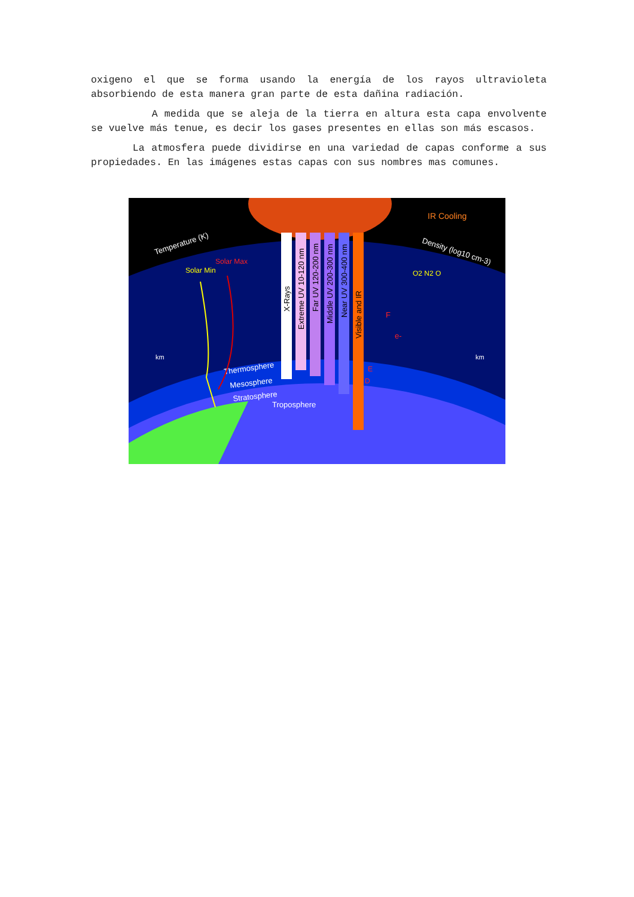oxigeno el que se forma usando la energía de los rayos ultravioleta absorbiendo de esta manera gran parte de esta dañina radiación.
A medida que se aleja de la tierra en altura esta capa envolvente se vuelve más tenue, es decir los gases presentes en ellas son más escasos.
La atmosfera puede dividirse en una variedad de capas conforme a sus propiedades. En las imágenes estas capas con sus nombres mas comunes.
X-Rays
Extreme UV 10-120 nm
Far UV 120-200 nm
Middle UV 200-300 nm
Near UV 300-400 nm
Visible and IR
IR Cooling
Temperature (K)
Solar Min
Solar Max
Density (log10 cm-3)
O2 N2 O
F
e-
E
D
Thermosphere
Mesosphere
Stratosphere
Troposphere
km
km